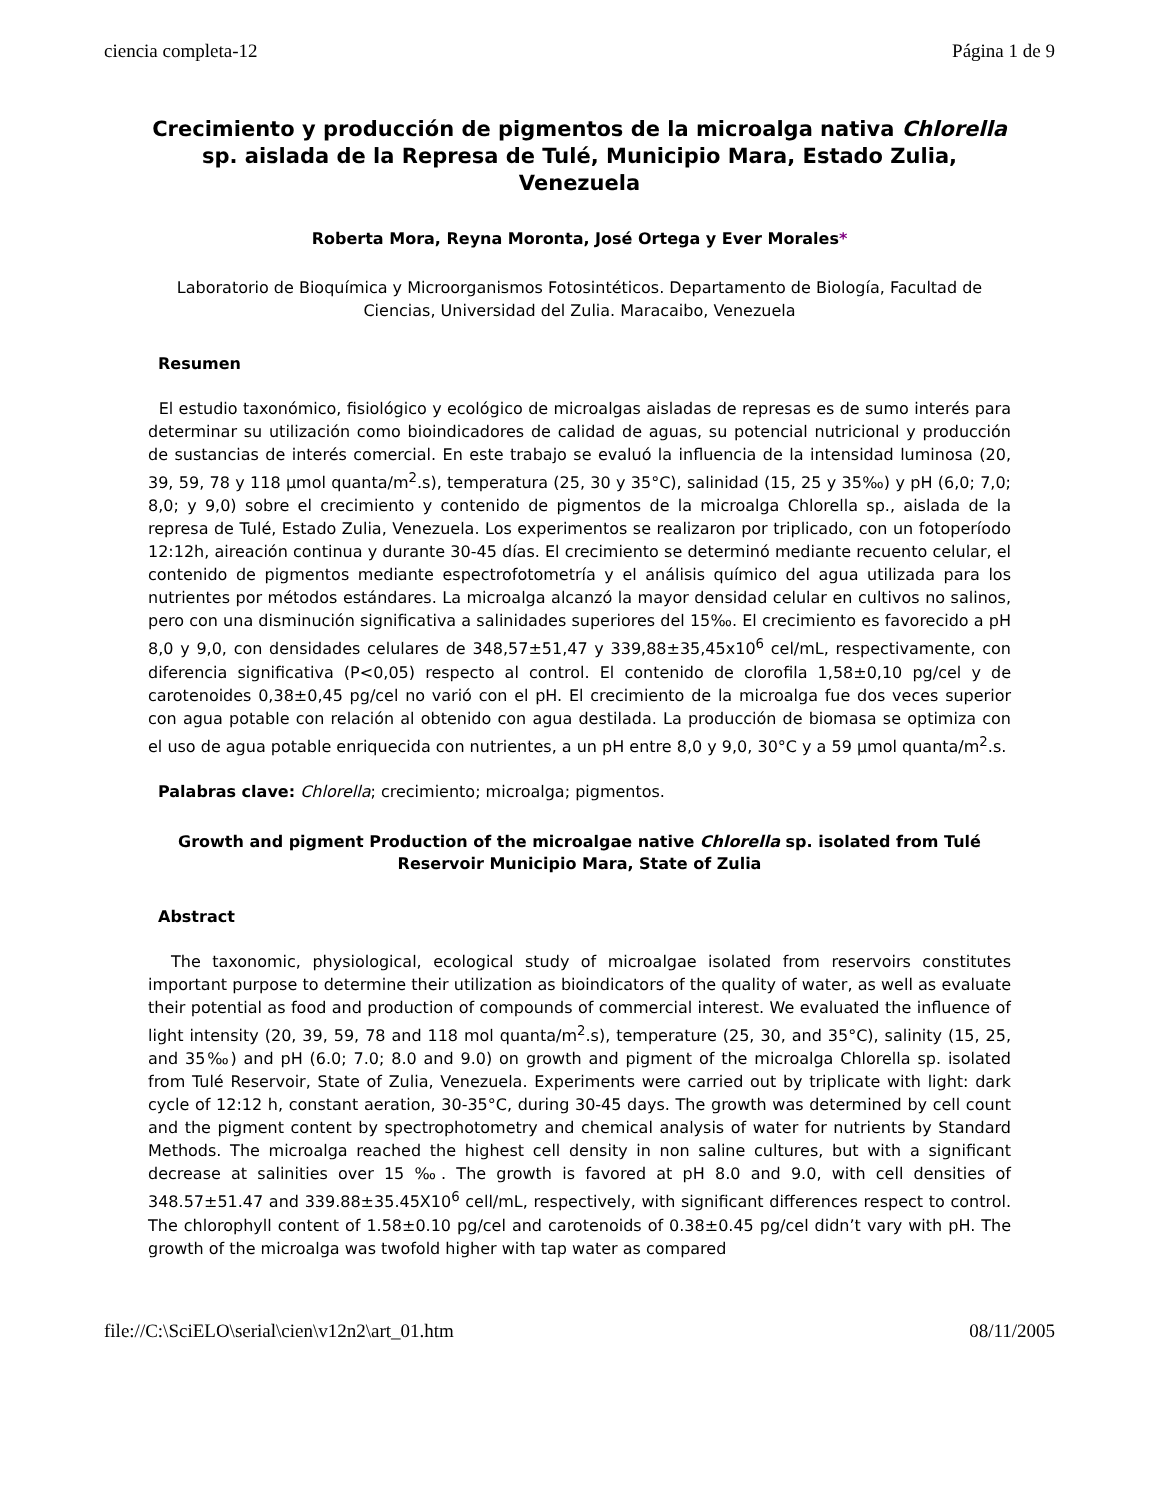ciencia completa-12 Página 1 de 9
Crecimiento y producción de pigmentos de la microalga nativa Chlorella sp. aislada de la Represa de Tulé, Municipio Mara, Estado Zulia, Venezuela
Roberta Mora, Reyna Moronta, José Ortega y Ever Morales*
Laboratorio de Bioquímica y Microorganismos Fotosintéticos. Departamento de Biología, Facultad de Ciencias, Universidad del Zulia. Maracaibo, Venezuela
Resumen
El estudio taxonómico, fisiológico y ecológico de microalgas aisladas de represas es de sumo interés para determinar su utilización como bioindicadores de calidad de aguas, su potencial nutricional y producción de sustancias de interés comercial. En este trabajo se evaluó la influencia de la intensidad luminosa (20, 39, 59, 78 y 118 μmol quanta/m<sup>2</sup>.s), temperatura (25, 30 y 35°C), salinidad (15, 25 y 35‰) y pH (6,0; 7,0; 8,0; y 9,0) sobre el crecimiento y contenido de pigmentos de la microalga Chlorella sp., aislada de la represa de Tulé, Estado Zulia, Venezuela. Los experimentos se realizaron por triplicado, con un fotoperíodo 12:12h, aireación continua y durante 30-45 días. El crecimiento se determinó mediante recuento celular, el contenido de pigmentos mediante espectrofotometría y el análisis químico del agua utilizada para los nutrientes por métodos estándares. La microalga alcanzó la mayor densidad celular en cultivos no salinos, pero con una disminución significativa a salinidades superiores del 15‰. El crecimiento es favorecido a pH 8,0 y 9,0, con densidades celulares de 348,57±51,47 y 339,88±35,45x10<sup>6</sup> cel/mL, respectivamente, con diferencia significativa (P<0,05) respecto al control. El contenido de clorofila 1,58±0,10 pg/cel y de carotenoides 0,38±0,45 pg/cel no varió con el pH. El crecimiento de la microalga fue dos veces superior con agua potable con relación al obtenido con agua destilada. La producción de biomasa se optimiza con el uso de agua potable enriquecida con nutrientes, a un pH entre 8,0 y 9,0, 30°C y a 59 μmol quanta/m<sup>2</sup>.s.
Palabras clave: Chlorella; crecimiento; microalga; pigmentos.
Growth and pigment Production of the microalgae native Chlorella sp. isolated from Tulé Reservoir Municipio Mara, State of Zulia
Abstract
The taxonomic, physiological, ecological study of microalgae isolated from reservoirs constitutes important purpose to determine their utilization as bioindicators of the quality of water, as well as evaluate their potential as food and production of compounds of commercial interest. We evaluated the influence of light intensity (20, 39, 59, 78 and 118 mol quanta/m<sup>2</sup>.s), temperature (25, 30, and 35°C), salinity (15, 25, and 35‰) and pH (6.0; 7.0; 8.0 and 9.0) on growth and pigment of the microalga Chlorella sp. isolated from Tulé Reservoir, State of Zulia, Venezuela. Experiments were carried out by triplicate with light: dark cycle of 12:12 h, constant aeration, 30-35°C, during 30-45 days. The growth was determined by cell count and the pigment content by spectrophotometry and chemical analysis of water for nutrients by Standard Methods. The microalga reached the highest cell density in non saline cultures, but with a significant decrease at salinities over 15 ‰. The growth is favored at pH 8.0 and 9.0, with cell densities of 348.57±51.47 and 339.88±35.45X10<sup>6</sup> cell/mL, respectively, with significant differences respect to control. The chlorophyll content of 1.58±0.10 pg/cel and carotenoids of 0.38±0.45 pg/cel didn’t vary with pH. The growth of the microalga was twofold higher with tap water as compared
file://C:\SciELO\serial\cien\v12n2\art_01.htm 08/11/2005